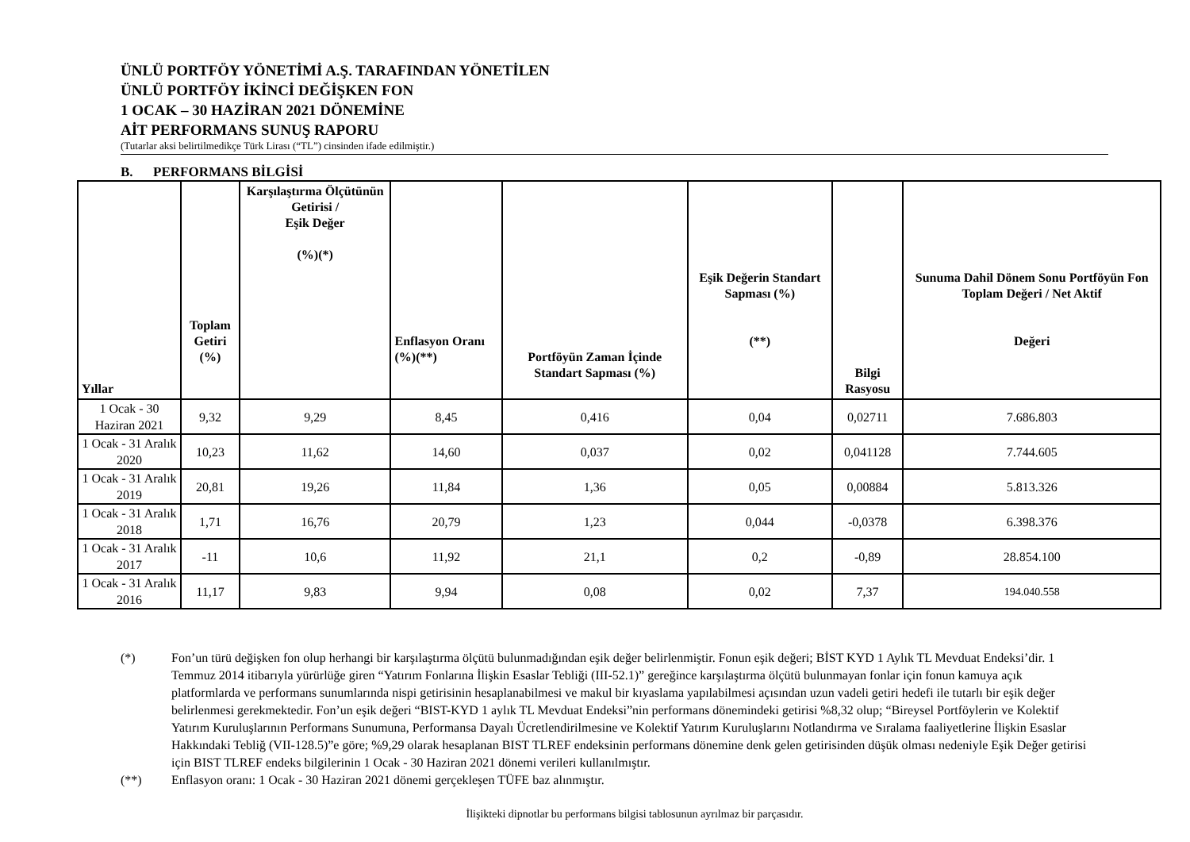ÜNLÜ PORTFÖY YÖNETİMİ A.Ş. TARAFINDAN YÖNETİLEN
ÜNLÜ PORTFÖY İKİNCİ DEĞİŞKEN FON
1 OCAK – 30 HAZİRAN 2021 DÖNEMİNE
AİT PERFORMANS SUNUŞ RAPORU
(Tutarlar aksi belirtilmedikçe Türk Lirası (“TL”) cinsinden ifade edilmiştir.)
B. PERFORMANS BİLGİSİ
| Yıllar | Toplam Getiri (%) | Karşılaştırma Ölçütünün Getirisi / Eşik Değer (%)(*) | Enflasyon Oranı (%)(**) | Portföyün Zaman İçinde Standart Sapması (%) | Eşik Değerin Standart Sapması (%) (**) | Bilgi Rasyosu | Sunuma Dahil Dönem Sonu Portföyün Fon Toplam Değeri / Net Aktif Değeri |
| --- | --- | --- | --- | --- | --- | --- | --- |
| 1 Ocak - 30 Haziran 2021 | 9,32 | 9,29 | 8,45 | 0,416 | 0,04 | 0,02711 | 7.686.803 |
| 1 Ocak - 31 Aralık 2020 | 10,23 | 11,62 | 14,60 | 0,037 | 0,02 | 0,041128 | 7.744.605 |
| 1 Ocak - 31 Aralık 2019 | 20,81 | 19,26 | 11,84 | 1,36 | 0,05 | 0,00884 | 5.813.326 |
| 1 Ocak - 31 Aralık 2018 | 1,71 | 16,76 | 20,79 | 1,23 | 0,044 | -0,0378 | 6.398.376 |
| 1 Ocak - 31 Aralık 2017 | -11 | 10,6 | 11,92 | 21,1 | 0,2 | -0,89 | 28.854.100 |
| 1 Ocak - 31 Aralık 2016 | 11,17 | 9,83 | 9,94 | 0,08 | 0,02 | 7,37 | 194.040.558 |
(*) Fon’un türü değişken fon olup herhangi bir karşılaştırma ölçütü bulunmadığından eşik değer belirlenmiştir. Fonun eşik değeri; BİST KYD 1 Aylık TL Mevduat Endeksi’dir. 1 Temmuz 2014 itibarıyla yürürlüğe giren “Yatırım Fonlarına İlişkin Esaslar Tebliği (III-52.1)” gereğince karşılaştırma ölçütü bulunmayan fonlar için fonun kamuya açık platformlarda ve performans sunumlarında nispi getirisinin hesaplanabilmesi ve makul bir kıyaslama yapılabilmesi açısından uzun vadeli getiri hedefi ile tutarlı bir eşik değer belirlenmesi gerekmektedir. Fon’un eşik değeri “BIST-KYD 1 aylık TL Mevduat Endeksi”nin performans dönemindeki getirisi %8,32 olup; “Bireysel Portföylerin ve Kolektif Yatırım Kuruluşlarının Performans Sunumuna, Performansa Dayalı Ücretlendirilmesine ve Kolektif Yatırım Kuruluşlarını Notlandırma ve Sıralama faaliyetlerine İlişkin Esaslar Hakkındaki Tebliğ (VII-128.5)”e göre; %9,29 olarak hesaplanan BIST TLREF endeksinin performans dönemine denk gelen getirisinden düşük olması nedeniyle Eşik Değer getirisi için BIST TLREF endeks bilgilerinin 1 Ocak - 30 Haziran 2021 dönemi verileri kullanılmıştır.
(**) Enflasyon oranı: 1 Ocak - 30 Haziran 2021 dönemi gerçekleşen TÜFE baz alınmıştır.
İlişikteki dipnotlar bu performans bilgisi tablosunun ayrılmaz bir parçasıdır.